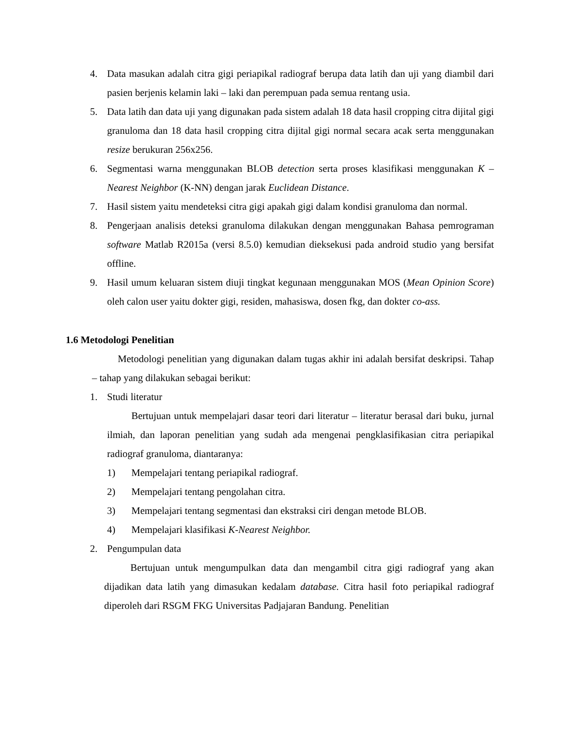4. Data masukan adalah citra gigi periapikal radiograf berupa data latih dan uji yang diambil dari pasien berjenis kelamin laki – laki dan perempuan pada semua rentang usia.
5. Data latih dan data uji yang digunakan pada sistem adalah 18 data hasil cropping citra dijital gigi granuloma dan 18 data hasil cropping citra dijital gigi normal secara acak serta menggunakan resize berukuran 256x256.
6. Segmentasi warna menggunakan BLOB detection serta proses klasifikasi menggunakan K – Nearest Neighbor (K-NN) dengan jarak Euclidean Distance.
7. Hasil sistem yaitu mendeteksi citra gigi apakah gigi dalam kondisi granuloma dan normal.
8. Pengerjaan analisis deteksi granuloma dilakukan dengan menggunakan Bahasa pemrograman software Matlab R2015a (versi 8.5.0) kemudian dieksekusi pada android studio yang bersifat offline.
9. Hasil umum keluaran sistem diuji tingkat kegunaan menggunakan MOS (Mean Opinion Score) oleh calon user yaitu dokter gigi, residen, mahasiswa, dosen fkg, dan dokter co-ass.
1.6 Metodologi Penelitian
Metodologi penelitian yang digunakan dalam tugas akhir ini adalah bersifat deskripsi. Tahap – tahap yang dilakukan sebagai berikut:
1. Studi literatur
Bertujuan untuk mempelajari dasar teori dari literatur – literatur berasal dari buku, jurnal ilmiah, dan laporan penelitian yang sudah ada mengenai pengklasifikasian citra periapikal radiograf granuloma, diantaranya:
1) Mempelajari tentang periapikal radiograf.
2) Mempelajari tentang pengolahan citra.
3) Mempelajari tentang segmentasi dan ekstraksi ciri dengan metode BLOB.
4) Mempelajari klasifikasi K-Nearest Neighbor.
2. Pengumpulan data
Bertujuan untuk mengumpulkan data dan mengambil citra gigi radiograf yang akan dijadikan data latih yang dimasukan kedalam database. Citra hasil foto periapikal radiograf diperoleh dari RSGM FKG Universitas Padjajaran Bandung. Penelitian